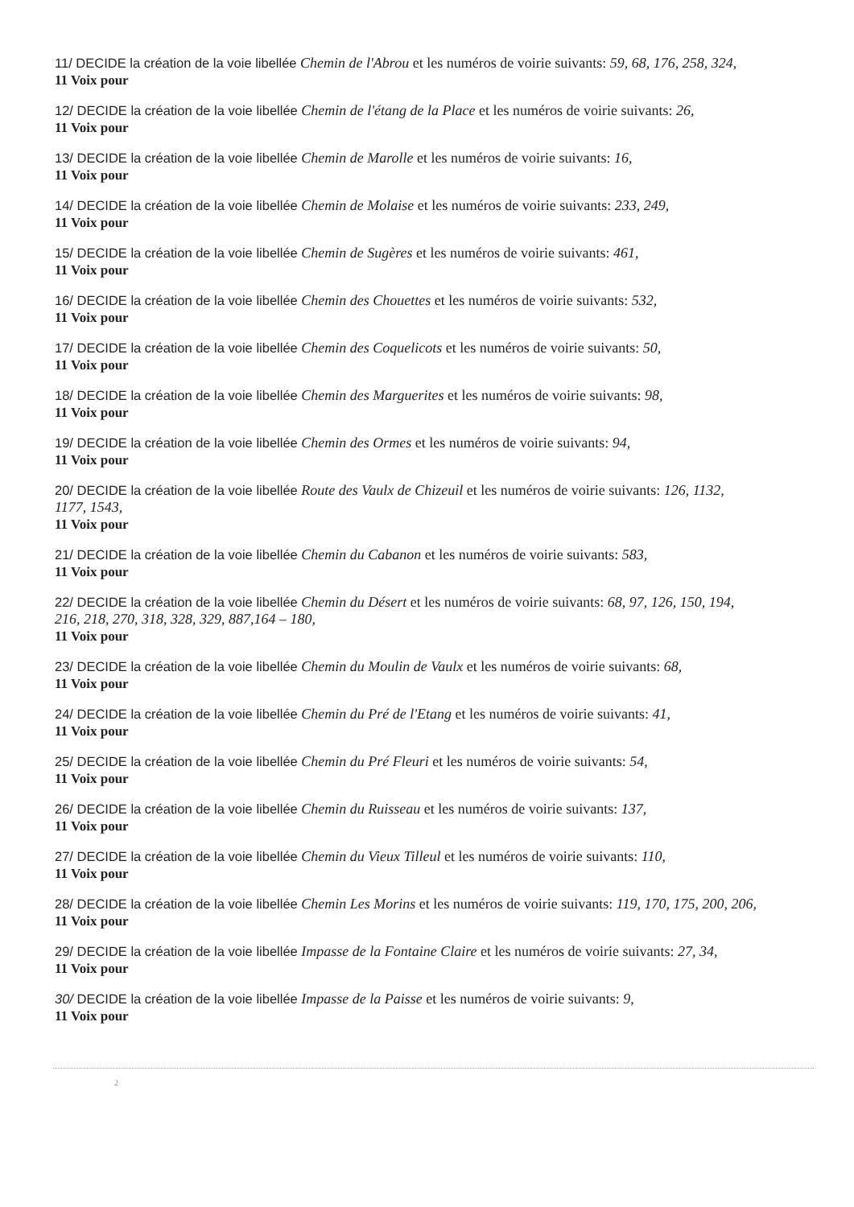11/ DECIDE la création de la voie libellée Chemin de l'Abrou et les numéros de voirie suivants: 59, 68, 176, 258, 324,
11 Voix pour
12/ DECIDE la création de la voie libellée Chemin de l'étang de la Place et les numéros de voirie suivants: 26,
11 Voix pour
13/ DECIDE la création de la voie libellée Chemin de Marolle et les numéros de voirie suivants: 16,
11 Voix pour
14/ DECIDE la création de la voie libellée Chemin de Molaise et les numéros de voirie suivants: 233, 249,
11 Voix pour
15/ DECIDE la création de la voie libellée Chemin de Sugères et les numéros de voirie suivants: 461,
11 Voix pour
16/ DECIDE la création de la voie libellée Chemin des Chouettes et les numéros de voirie suivants: 532,
11 Voix pour
17/ DECIDE la création de la voie libellée Chemin des Coquelicots et les numéros de voirie suivants: 50,
11 Voix pour
18/ DECIDE la création de la voie libellée Chemin des Marguerites et les numéros de voirie suivants: 98,
11 Voix pour
19/ DECIDE la création de la voie libellée Chemin des Ormes et les numéros de voirie suivants: 94,
11 Voix pour
20/ DECIDE la création de la voie libellée Route des Vaulx de Chizeuil et les numéros de voirie suivants: 126, 1132, 1177, 1543,
11 Voix pour
21/ DECIDE la création de la voie libellée Chemin du Cabanon et les numéros de voirie suivants: 583,
11 Voix pour
22/ DECIDE la création de la voie libellée Chemin du Désert et les numéros de voirie suivants: 68, 97, 126, 150, 194, 216, 218, 270, 318, 328, 329, 887,164 – 180,
11 Voix pour
23/ DECIDE la création de la voie libellée Chemin du Moulin de Vaulx et les numéros de voirie suivants: 68,
11 Voix pour
24/ DECIDE la création de la voie libellée Chemin du Pré de l'Etang et les numéros de voirie suivants: 41,
11 Voix pour
25/ DECIDE la création de la voie libellée Chemin du Pré Fleuri et les numéros de voirie suivants: 54,
11 Voix pour
26/ DECIDE la création de la voie libellée Chemin du Ruisseau et les numéros de voirie suivants: 137,
11 Voix pour
27/ DECIDE la création de la voie libellée Chemin du Vieux Tilleul et les numéros de voirie suivants: 110,
11 Voix pour
28/ DECIDE la création de la voie libellée Chemin Les Morins et les numéros de voirie suivants: 119, 170, 175, 200, 206,
11 Voix pour
29/ DECIDE la création de la voie libellée Impasse de la Fontaine Claire et les numéros de voirie suivants: 27, 34,
11 Voix pour
30/ DECIDE la création de la voie libellée Impasse de la Paisse et les numéros de voirie suivants: 9,
11 Voix pour
2